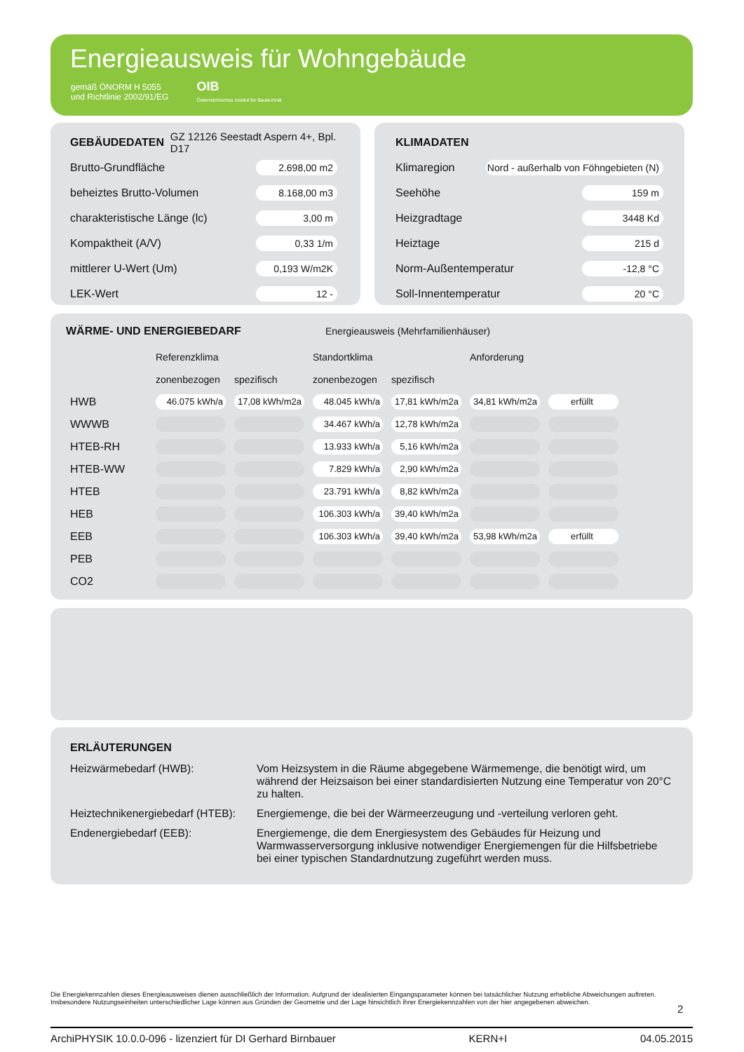Energieausweis für Wohngebäude
gemäß ÖNORM H 5055
und Richtlinie 2002/91/EG
OIB
Österreichisches Institut für Bautechnik
GEBÄUDEDATEN
GZ 12126 Seestadt Aspern 4+, Bpl. D17
Brutto-Grundfläche 2.698,00 m2
beheiztes Brutto-Volumen 8.168,00 m3
charakteristische Länge (lc) 3,00 m
Kompaktheit (A/V) 0,33 1/m
mittlerer U-Wert (Um) 0,193 W/m2K
LEK-Wert 12 -
KLIMADATEN
Klimaregion Nord - außerhalb von Föhngebieten (N)
Seehöhe 159 m
Heizgradtage 3448 Kd
Heiztage 215 d
Norm-Außentemperatur -12,8 °C
Soll-Innentemperatur 20 °C
WÄRME- UND ENERGIEBEDARF
Energieausweis (Mehrfamilienhäuser)
| | Referenzklima | | Standortklima | | Anforderung | |
| | zonenbezogen | spezifisch | zonenbezogen | spezifisch | | |
| HWB | 46.075 kWh/a | 17,08 kWh/m2a | 48.045 kWh/a | 17,81 kWh/m2a | 34,81 kWh/m2a | erfüllt |
| WWWB | | | 34.467 kWh/a | 12,78 kWh/m2a | | |
| HTEB-RH | | | 13.933 kWh/a | 5,16 kWh/m2a | | |
| HTEB-WW | | | 7.829 kWh/a | 2,90 kWh/m2a | | |
| HTEB | | | 23.791 kWh/a | 8,82 kWh/m2a | | |
| HEB | | | 106.303 kWh/a | 39,40 kWh/m2a | | |
| EEB | | | 106.303 kWh/a | 39,40 kWh/m2a | 53,98 kWh/m2a | erfüllt |
| PEB | | | | | | |
| CO2 | | | | | | |
ERLÄUTERUNGEN
Heizwärmebedarf (HWB):
Vom Heizsystem in die Räume abgegebene Wärmemenge, die benötigt wird, um während der Heizsaison bei einer standardisierten Nutzung eine Temperatur von 20°C zu halten.
Heiztechnikenergiebedarf (HTEB):
Energiemenge, die bei der Wärmeerzeugung und -verteilung verloren geht.
Endenergiebedarf (EEB):
Energiemenge, die dem Energiesystem des Gebäudes für Heizung und Warmwasserversorgung inklusive notwendiger Energiemengen für die Hilfsbetriebe bei einer typischen Standardnutzung zugeführt werden muss.
Die Energiekennzahlen dieses Energieausweises dienen ausschließlich der Information. Aufgrund der idealisierten Eingangsparameter können bei tatsächlicher Nutzung erhebliche Abweichungen auftreten. Insbesondere Nutzungseinheiten unterschiedlicher Lage können aus Gründen der Geometrie und der Lage hinsichtlich ihrer Energiekennzahlen von der hier angegebenen abweichen.
2
ArchiPHYSIK 10.0.0-096 - lizenziert für DI Gerhard Birnbauer KERN+I 04.05.2015